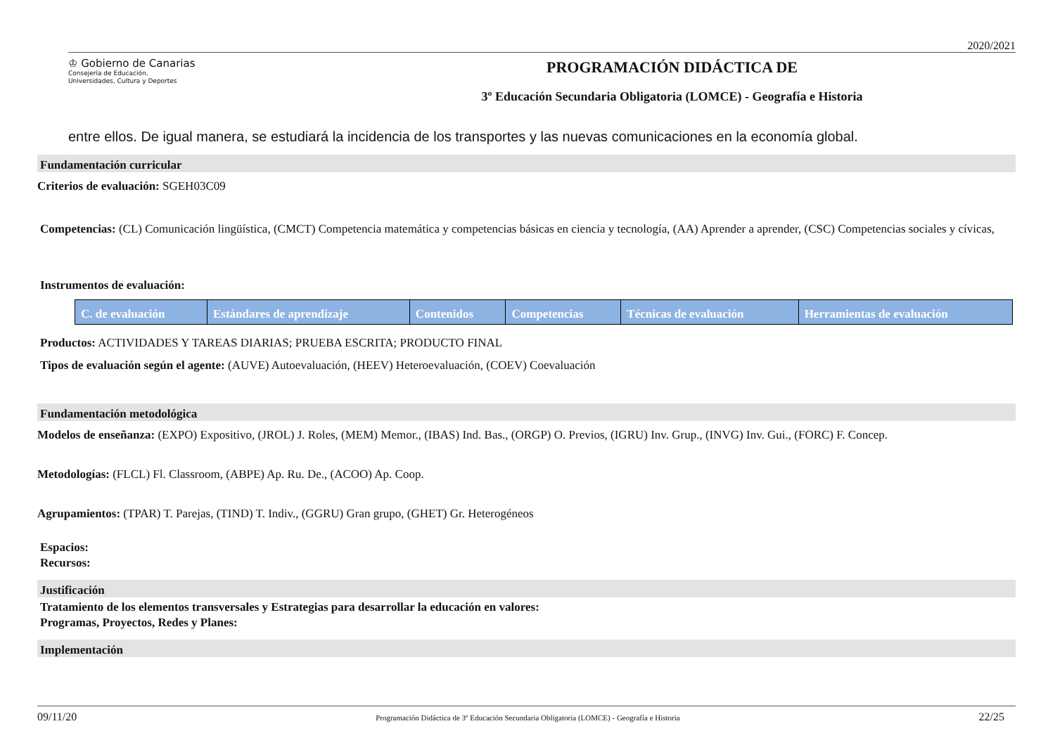2020/2021
♔ Gobierno de Canarias
Consejería de Educación,
Universidades, Cultura y Deportes
PROGRAMACIÓN DIDÁCTICA DE
3º Educación Secundaria Obligatoria (LOMCE) - Geografía e Historia
entre ellos. De igual manera, se estudiará la incidencia de los transportes y las nuevas comunicaciones en la economía global.
Fundamentación curricular
Criterios de evaluación: SGEH03C09
Competencias: (CL) Comunicación lingüística, (CMCT) Competencia matemática y competencias básicas en ciencia y tecnología, (AA) Aprender a aprender, (CSC) Competencias sociales y cívicas,
Instrumentos de evaluación:
| C. de evaluación | Estándares de aprendizaje | Contenidos | Competencias | Técnicas de evaluación | Herramientas de evaluación |
| --- | --- | --- | --- | --- | --- |
Productos: ACTIVIDADES Y TAREAS DIARIAS; PRUEBA ESCRITA; PRODUCTO FINAL
Tipos de evaluación según el agente: (AUVE) Autoevaluación, (HEEV) Heteroevaluación, (COEV) Coevaluación
Fundamentación metodológica
Modelos de enseñanza: (EXPO) Expositivo, (JROL) J. Roles, (MEM) Memor., (IBAS) Ind. Bas., (ORGP) O. Previos, (IGRU) Inv. Grup., (INVG) Inv. Gui., (FORC) F. Concep.
Metodologías: (FLCL) Fl. Classroom, (ABPE) Ap. Ru. De., (ACOO) Ap. Coop.
Agrupamientos: (TPAR) T. Parejas, (TIND) T. Indiv., (GGRU) Gran grupo, (GHET) Gr. Heterogéneos
Espacios:
Recursos:
Justificación
Tratamiento de los elementos transversales y Estrategias para desarrollar la educación en valores:
Programas, Proyectos, Redes y Planes:
Implementación
09/11/20 Programación Didáctica de 3º Educación Secundaria Obligatoria (LOMCE) - Geografía e Historia 22/25